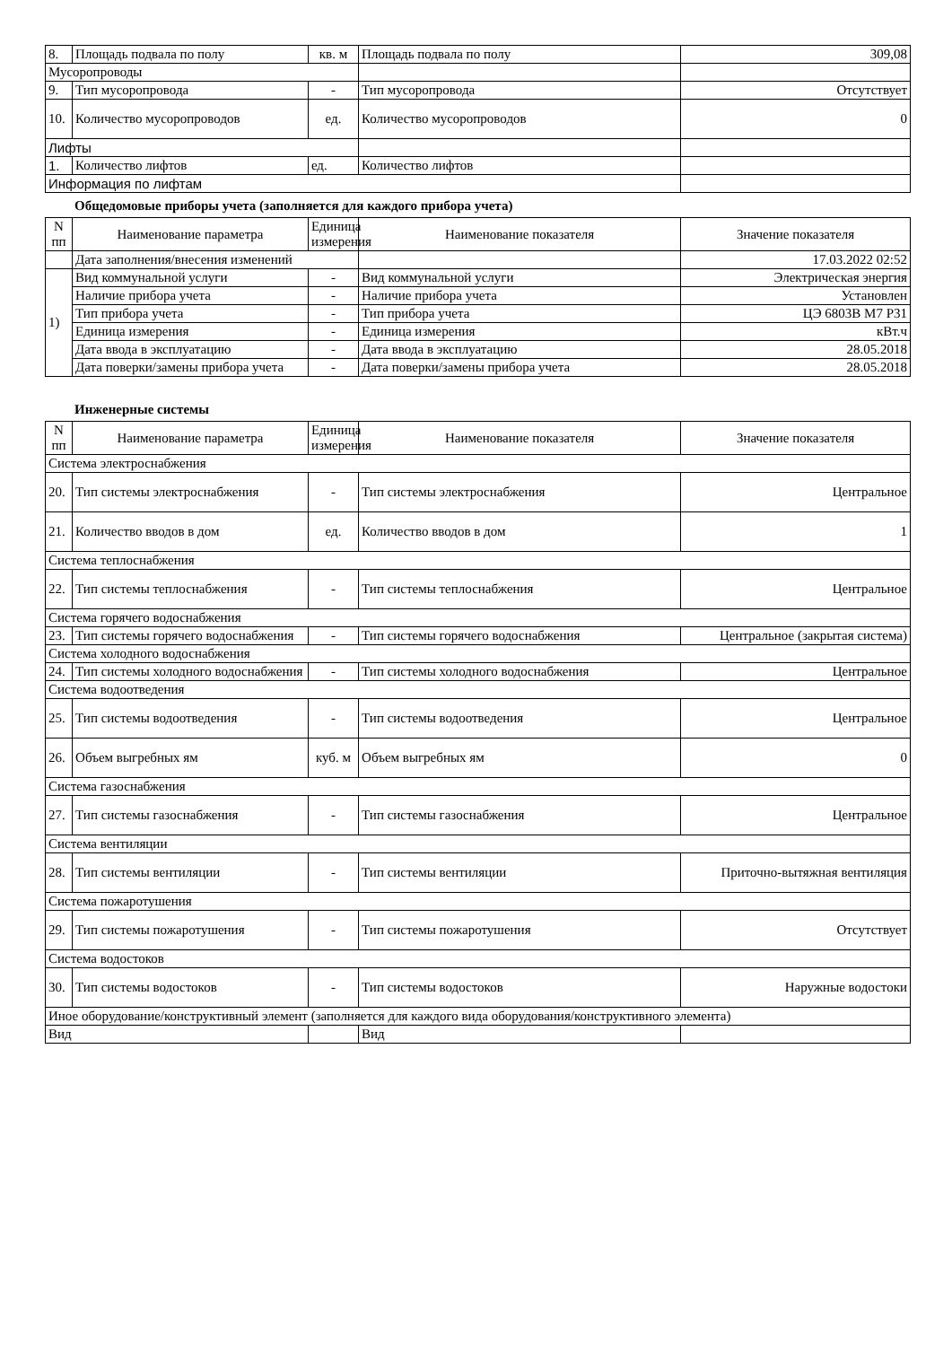| 8. | Площадь подвала по полу | кв. м | Площадь подвала по полу | 309,08 |
| Мусоропроводы | | | | |
| 9. | Тип мусоропровода | - | Тип мусоропровода | Отсутствует |
| 10. | Количество мусоропроводов | ед. | Количество мусоропроводов | 0 |
| Лифты | | | | |
| 1. | Количество лифтов | ед. | Количество лифтов | |
| Информация по лифтам | | | | |
Общедомовые приборы учета (заполняется для каждого прибора учета)
| N пп | Наименование параметра | Единица измерения | Наименование показателя | Значение показателя |
| --- | --- | --- | --- | --- |
| | Дата заполнения/внесения изменений | | | 17.03.2022 02:52 |
| 1) | Вид коммунальной услуги | - | Вид коммунальной услуги | Электрическая энергия |
| | Наличие прибора учета | - | Наличие прибора учета | Установлен |
| | Тип прибора учета | - | Тип прибора учета | ЦЭ 6803В М7 Р31 |
| | Единица измерения | - | Единица измерения | кВт.ч |
| | Дата ввода в эксплуатацию | - | Дата ввода в эксплуатацию | 28.05.2018 |
| | Дата поверки/замены прибора учета | - | Дата поверки/замены прибора учета | 28.05.2018 |
Инженерные системы
| N пп | Наименование параметра | Единица измерения | Наименование показателя | Значение показателя |
| --- | --- | --- | --- | --- |
| Система электроснабжения | | | | |
| 20. | Тип системы электроснабжения | - | Тип системы электроснабжения | Центральное |
| 21. | Количество вводов в дом | ед. | Количество вводов в дом | 1 |
| Система теплоснабжения | | | | |
| 22. | Тип системы теплоснабжения | - | Тип системы теплоснабжения | Центральное |
| Система горячего водоснабжения | | | | |
| 23. | Тип системы горячего водоснабжения | - | Тип системы горячего водоснабжения | Центральное (закрытая система) |
| Система холодного водоснабжения | | | | |
| 24. | Тип системы холодного водоснабжения | - | Тип системы холодного водоснабжения | Центральное |
| Система водоотведения | | | | |
| 25. | Тип системы водоотведения | - | Тип системы водоотведения | Центральное |
| 26. | Объем выгребных ям | куб. м | Объем выгребных ям | 0 |
| Система газоснабжения | | | | |
| 27. | Тип системы газоснабжения | - | Тип системы газоснабжения | Центральное |
| Система вентиляции | | | | |
| 28. | Тип системы вентиляции | - | Тип системы вентиляции | Приточно-вытяжная вентиляция |
| Система пожаротушения | | | | |
| 29. | Тип системы пожаротушения | - | Тип системы пожаротушения | Отсутствует |
| Система водостоков | | | | |
| 30. | Тип системы водостоков | - | Тип системы водостоков | Наружные водостоки |
| Иное оборудование/конструктивный элемент (заполняется для каждого вида оборудования/конструктивного элемента) | | | | |
| Вид | | | Вид | |